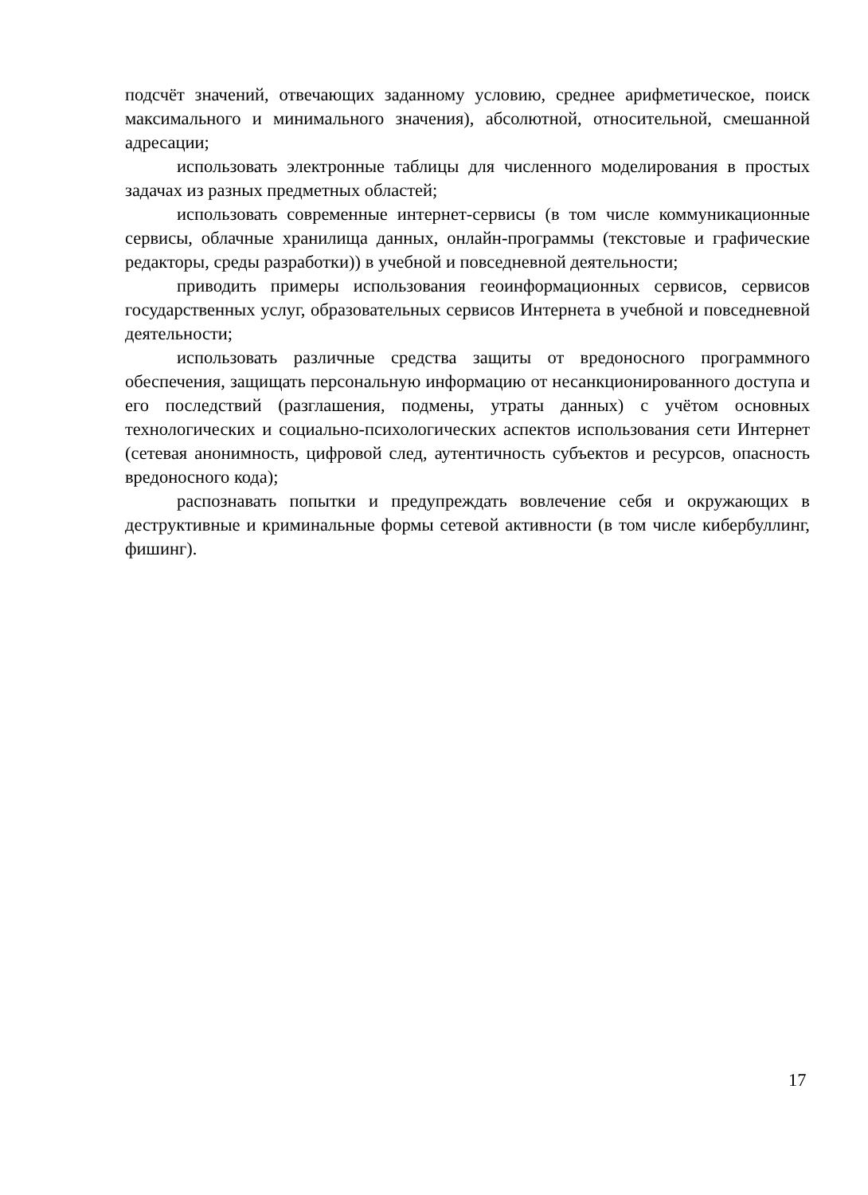подсчёт значений, отвечающих заданному условию, среднее арифметическое, поиск максимального и минимального значения), абсолютной, относительной, смешанной адресации;
использовать электронные таблицы для численного моделирования в простых задачах из разных предметных областей;
использовать современные интернет-сервисы (в том числе коммуникационные сервисы, облачные хранилища данных, онлайн-программы (текстовые и графические редакторы, среды разработки)) в учебной и повседневной деятельности;
приводить примеры использования геоинформационных сервисов, сервисов государственных услуг, образовательных сервисов Интернета в учебной и повседневной деятельности;
использовать различные средства защиты от вредоносного программного обеспечения, защищать персональную информацию от несанкционированного доступа и его последствий (разглашения, подмены, утраты данных) с учётом основных технологических и социально-психологических аспектов использования сети Интернет (сетевая анонимность, цифровой след, аутентичность субъектов и ресурсов, опасность вредоносного кода);
распознавать попытки и предупреждать вовлечение себя и окружающих в деструктивные и криминальные формы сетевой активности (в том числе кибербуллинг, фишинг).
17